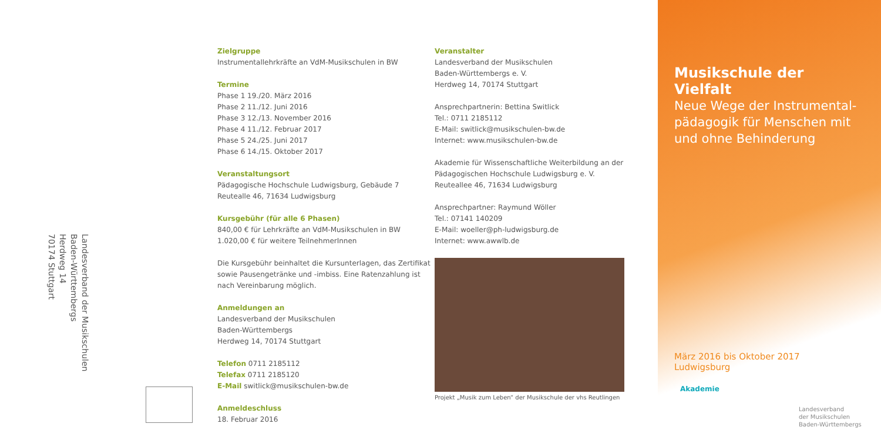Landesverband der Musikschulen
Baden-Württembergs
Herdweg 14
70174 Stuttgart
Zielgruppe
Instrumentallehrkräfte an VdM-Musikschulen in BW
Termine
Phase 1 19./20. März 2016
Phase 2 11./12. Juni 2016
Phase 3 12./13. November 2016
Phase 4 11./12. Februar 2017
Phase 5 24./25. Juni 2017
Phase 6 14./15. Oktober 2017
Veranstaltungsort
Pädagogische Hochschule Ludwigsburg, Gebäude 7
Reutealle 46, 71634 Ludwigsburg
Kursgebühr (für alle 6 Phasen)
840,00 € für Lehrkräfte an VdM-Musikschulen in BW
1.020,00 € für weitere TeilnehmerInnen
Die Kursgebühr beinhaltet die Kursunterlagen, das Zertifikat sowie Pausengetränke und -imbiss. Eine Ratenzahlung ist nach Vereinbarung möglich.
Anmeldungen an
Landesverband der Musikschulen
Baden-Württembergs
Herdweg 14, 70174 Stuttgart
Telefon 0711 2185112
Telefax 0711 2185120
E-Mail switlick@musikschulen-bw.de
Anmeldeschluss
18. Februar 2016
Veranstalter
Landesverband der Musikschulen
Baden-Württembergs e. V.
Herdweg 14, 70174 Stuttgart
Ansprechpartnerin: Bettina Switlick
Tel.: 0711 2185112
E-Mail: switlick@musikschulen-bw.de
Internet: www.musikschulen-bw.de
Akademie für Wissenschaftliche Weiterbildung an der Pädagogischen Hochschule Ludwigsburg e. V.
Reuteallee 46, 71634 Ludwigsburg
Ansprechpartner: Raymund Wöller
Tel.: 07141 140209
E-Mail: woeller@ph-ludwigsburg.de
Internet: www.awwlb.de
Projekt „Musik zum Leben“ der Musikschule der vhs Reutlingen
Musikschule der Vielfalt
Neue Wege der Instrumental-
pädagogik für Menschen mit
und ohne Behinderung
März 2016 bis Oktober 2017
Ludwigsburg
Akademie
Landesverband
der Musikschulen
Baden-Württembergs